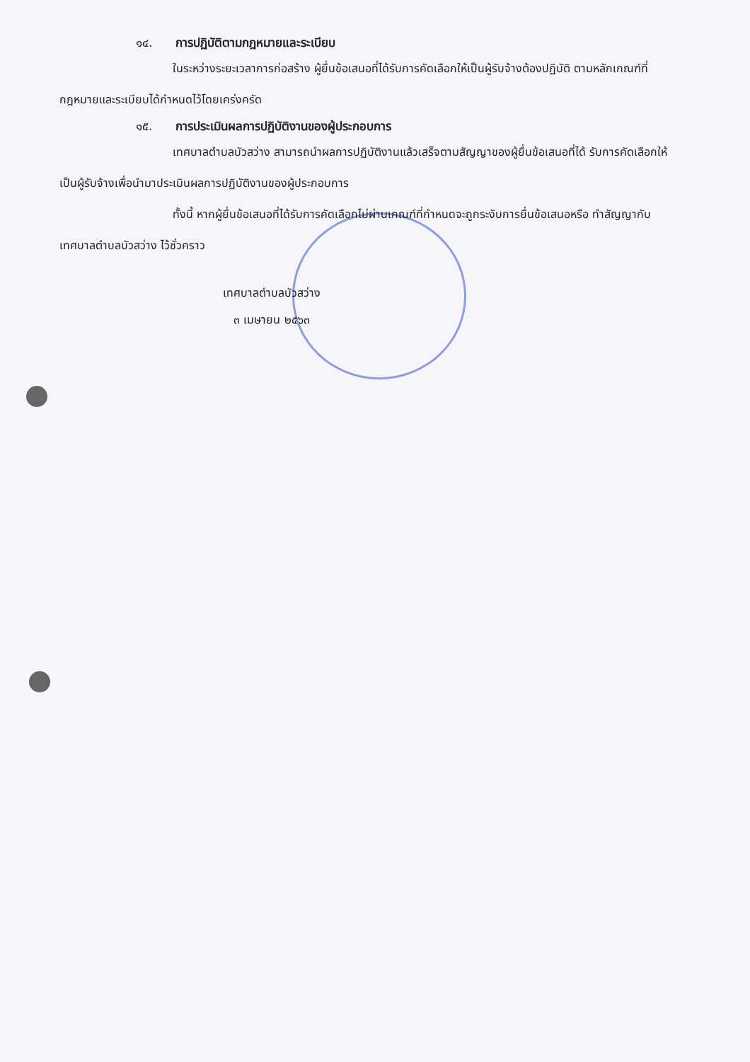๑๔. การปฏิบัติตามกฎหมายและระเบียบ
ในระหว่างระยะเวลาการก่อสร้าง ผู้ยื่นข้อเสนอที่ได้รับการคัดเลือกให้เป็นผู้รับจ้างต้องปฏิบัติ ตามหลักเกณฑ์ที่กฎหมายและระเบียบได้กำหนดไว้โดยเคร่งครัด
๑๕. การประเมินผลการปฏิบัติงานของผู้ประกอบการ
เทศบาลตำบลบัวสว่าง สามารถนำผลการปฏิบัติงานแล้วเสร็จตามสัญญาของผู้ยื่นข้อเสนอที่ได้ รับการคัดเลือกให้เป็นผู้รับจ้างเพื่อนำมาประเมินผลการปฏิบัติงานของผู้ประกอบการ
ทั้งนี้ หากผู้ยื่นข้อเสนอที่ได้รับการคัดเลือกไม่ผ่านเกณฑ์ที่กำหนดจะถูกระงับการยื่นข้อเสนอหรือ ทำสัญญากับเทศบาลตำบลบัวสว่าง ไว้ชั่วคราว
เทศบาลตำบลบัวสว่าง
๓ เมษายน ๒๕๖๓